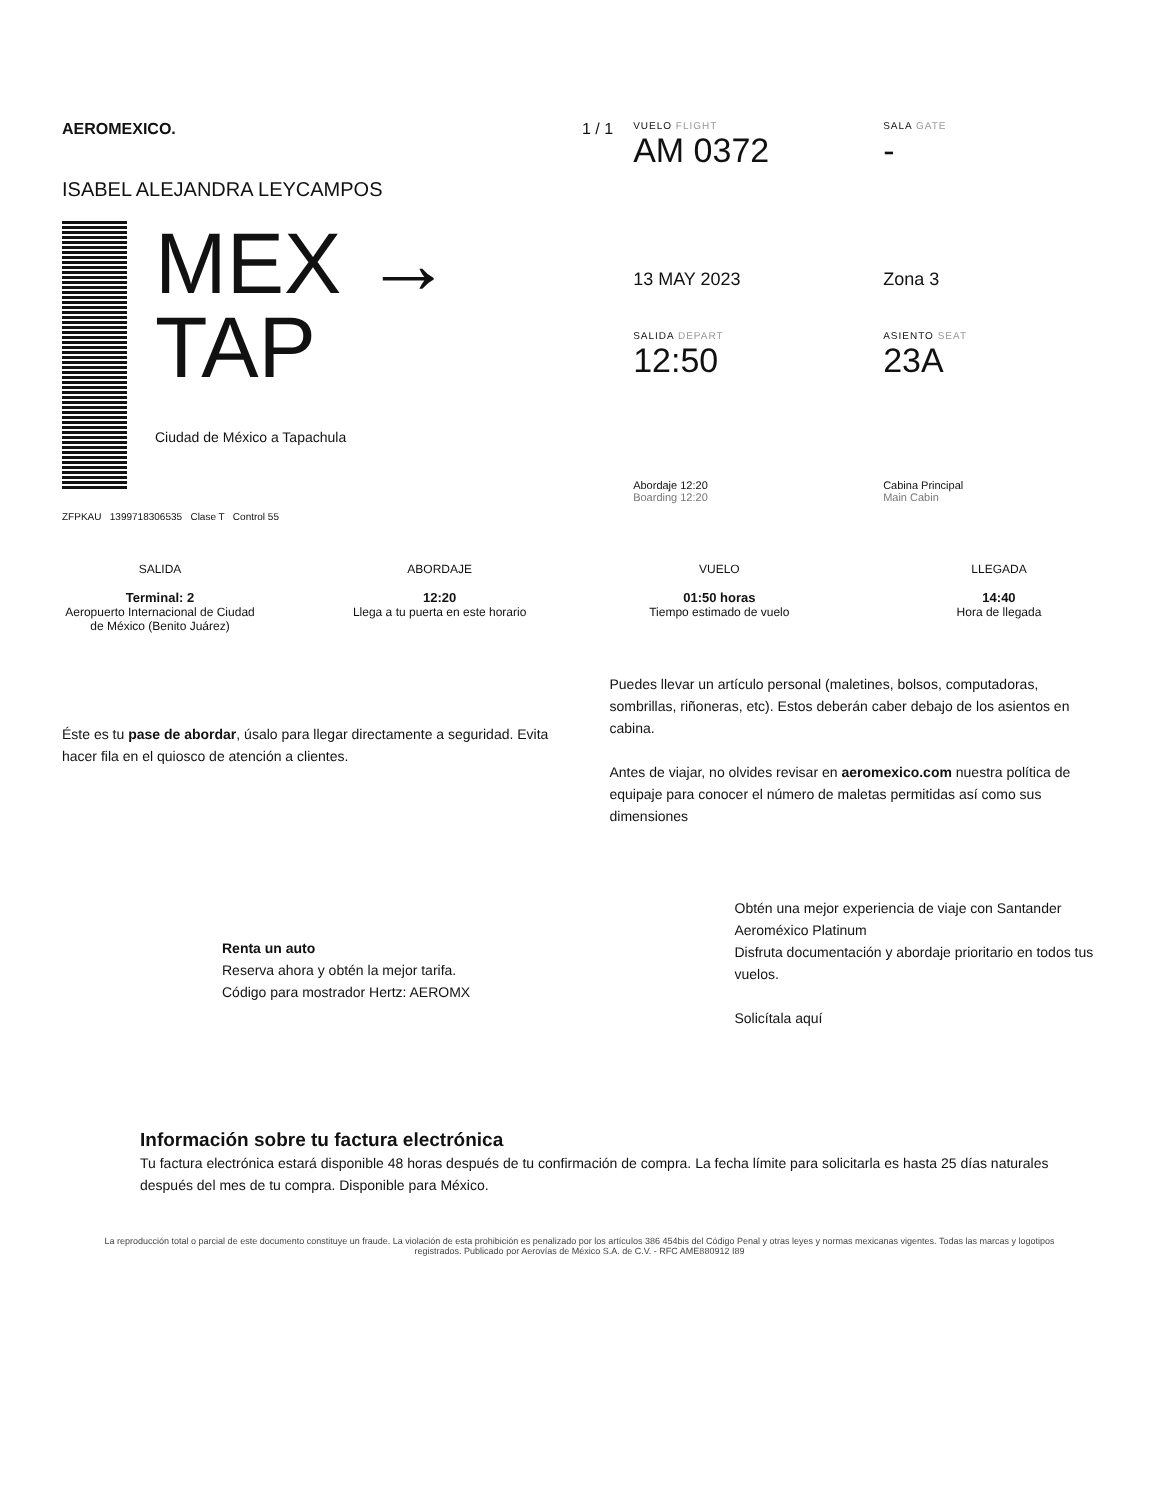AEROMEXICO.
ISABEL ALEJANDRA LEYCAMPOS
MEX →
TAP
Ciudad de México a Tapachula
ZFPKAU 1399718306535 Clase T Control 55
1 / 1
VUELO FLIGHT
AM 0372
SALA GATE
-
13 MAY 2023
Zona 3
SALIDA DEPART
12:50
ASIENTO SEAT
23A
Abordaje 12:20
Boarding 12:20
Cabina Principal
Main Cabin
SALIDA
Terminal: 2
Aeropuerto Internacional de Ciudad de México (Benito Juárez)
ABORDAJE
12:20
Llega a tu puerta en este horario
VUELO
01:50 horas
Tiempo estimado de vuelo
LLEGADA
14:40
Hora de llegada
Éste es tu pase de abordar, úsalo para llegar directamente a seguridad. Evita hacer fila en el quiosco de atención a clientes.
Puedes llevar un artículo personal (maletines, bolsos, computadoras, sombrillas, riñoneras, etc). Estos deberán caber debajo de los asientos en cabina.
Antes de viajar, no olvides revisar en aeromexico.com nuestra política de equipaje para conocer el número de maletas permitidas así como sus dimensiones
Renta un auto
Reserva ahora y obtén la mejor tarifa.
Código para mostrador Hertz: AEROMX
Obtén una mejor experiencia de viaje con Santander Aeroméxico Platinum
Disfruta documentación y abordaje prioritario en todos tus vuelos.
Solicítala aquí
Información sobre tu factura electrónica
Tu factura electrónica estará disponible 48 horas después de tu confirmación de compra. La fecha límite para solicitarla es hasta 25 días naturales después del mes de tu compra. Disponible para México.
La reproducción total o parcial de este documento constituye un fraude. La violación de esta prohibición es penalizado por los artículos 386 454bis del Código Penal y otras leyes y normas mexicanas vigentes. Todas las marcas y logotipos registrados. Publicado por Aerovías de México S.A. de C.V. - RFC AME880912 I89